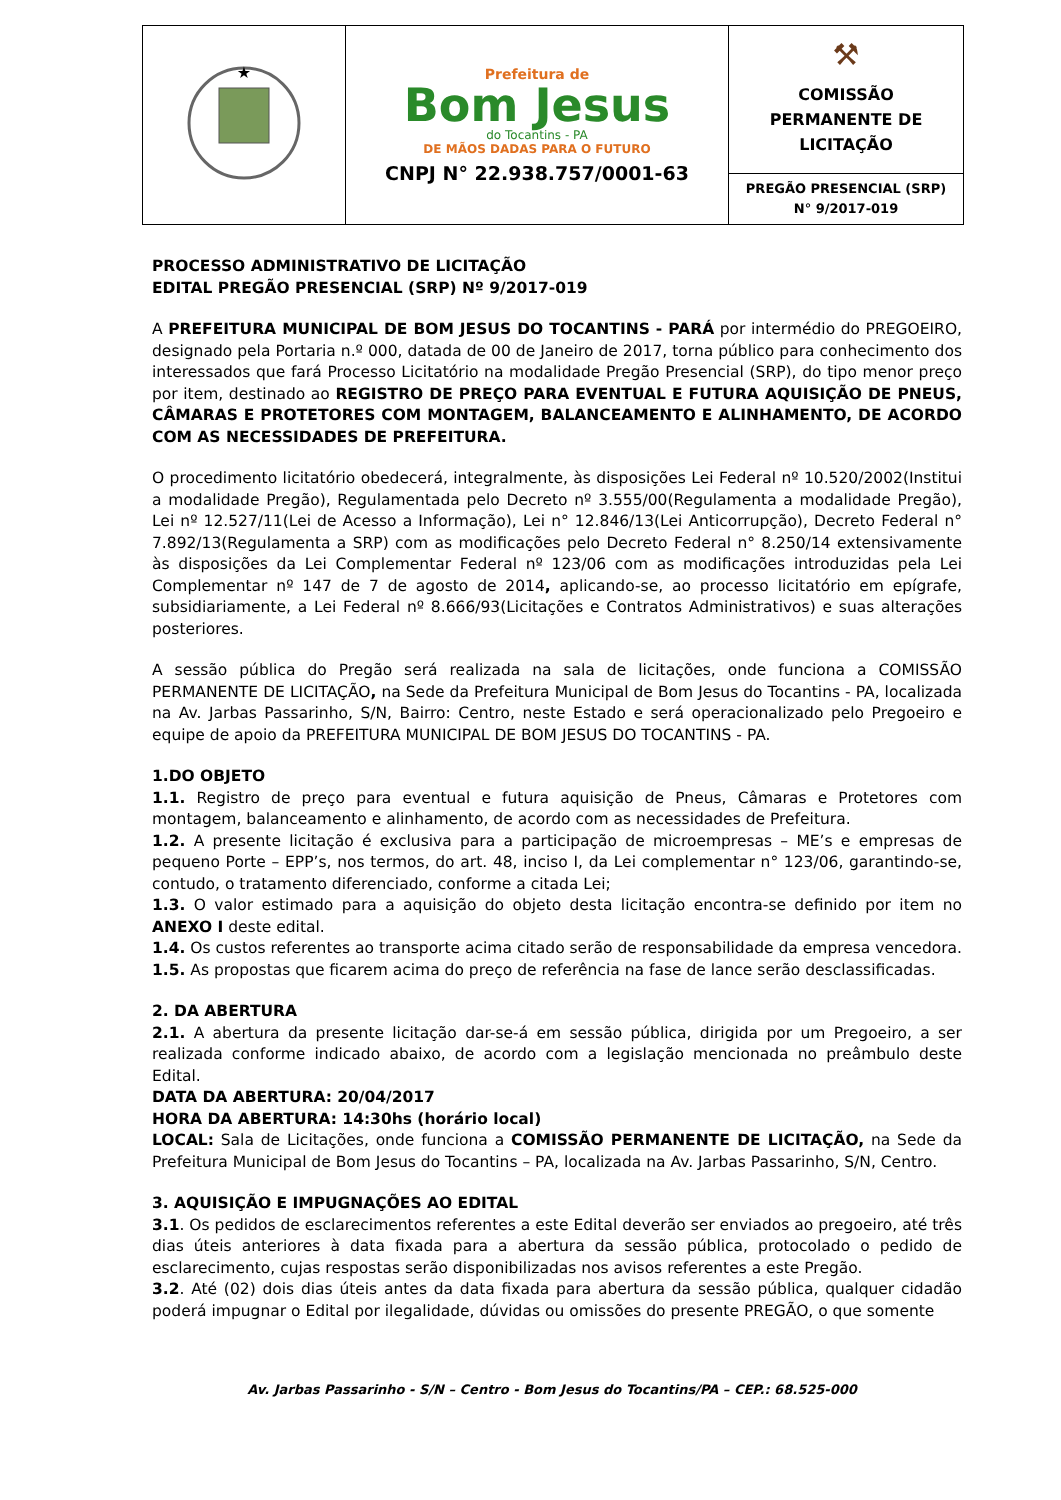| ★ | Prefeitura de Bom Jesus do Tocantins - PA DE MÃOS DADAS PARA O FUTURO CNPJ N° 22.938.757/0001-63 | ⚒ COMISSÃO PERMANENTE DE LICITAÇÃO |
| | | PREGÃO PRESENCIAL (SRP) N° 9/2017-019 |
PROCESSO ADMINISTRATIVO DE LICITAÇÃO
EDITAL PREGÃO PRESENCIAL (SRP) Nº 9/2017-019
A PREFEITURA MUNICIPAL DE BOM JESUS DO TOCANTINS - PARÁ por intermédio do PREGOEIRO, designado pela Portaria n.º 000, datada de 00 de Janeiro de 2017, torna público para conhecimento dos interessados que fará Processo Licitatório na modalidade Pregão Presencial (SRP), do tipo menor preço por item, destinado ao REGISTRO DE PREÇO PARA EVENTUAL E FUTURA AQUISIÇÃO DE PNEUS, CÂMARAS E PROTETORES COM MONTAGEM, BALANCEAMENTO E ALINHAMENTO, DE ACORDO COM AS NECESSIDADES DE PREFEITURA.
O procedimento licitatório obedecerá, integralmente, às disposições Lei Federal nº 10.520/2002(Institui a modalidade Pregão), Regulamentada pelo Decreto nº 3.555/00(Regulamenta a modalidade Pregão), Lei nº 12.527/11(Lei de Acesso a Informação), Lei n° 12.846/13(Lei Anticorrupção), Decreto Federal n° 7.892/13(Regulamenta a SRP) com as modificações pelo Decreto Federal n° 8.250/14 extensivamente às disposições da Lei Complementar Federal nº 123/06 com as modificações introduzidas pela Lei Complementar nº 147 de 7 de agosto de 2014, aplicando-se, ao processo licitatório em epígrafe, subsidiariamente, a Lei Federal nº 8.666/93(Licitações e Contratos Administrativos) e suas alterações posteriores.
A sessão pública do Pregão será realizada na sala de licitações, onde funciona a COMISSÃO PERMANENTE DE LICITAÇÃO, na Sede da Prefeitura Municipal de Bom Jesus do Tocantins - PA, localizada na Av. Jarbas Passarinho, S/N, Bairro: Centro, neste Estado e será operacionalizado pelo Pregoeiro e equipe de apoio da PREFEITURA MUNICIPAL DE BOM JESUS DO TOCANTINS - PA.
1.DO OBJETO
1.1. Registro de preço para eventual e futura aquisição de Pneus, Câmaras e Protetores com montagem, balanceamento e alinhamento, de acordo com as necessidades de Prefeitura.
1.2. A presente licitação é exclusiva para a participação de microempresas – ME’s e empresas de pequeno Porte – EPP’s, nos termos, do art. 48, inciso I, da Lei complementar n° 123/06, garantindo-se, contudo, o tratamento diferenciado, conforme a citada Lei;
1.3. O valor estimado para a aquisição do objeto desta licitação encontra-se definido por item no ANEXO I deste edital.
1.4. Os custos referentes ao transporte acima citado serão de responsabilidade da empresa vencedora.
1.5. As propostas que ficarem acima do preço de referência na fase de lance serão desclassificadas.
2. DA ABERTURA
2.1. A abertura da presente licitação dar-se-á em sessão pública, dirigida por um Pregoeiro, a ser realizada conforme indicado abaixo, de acordo com a legislação mencionada no preâmbulo deste Edital.
DATA DA ABERTURA: 20/04/2017
HORA DA ABERTURA: 14:30hs (horário local)
LOCAL: Sala de Licitações, onde funciona a COMISSÃO PERMANENTE DE LICITAÇÃO, na Sede da Prefeitura Municipal de Bom Jesus do Tocantins – PA, localizada na Av. Jarbas Passarinho, S/N, Centro.
3. AQUISIÇÃO E IMPUGNAÇÕES AO EDITAL
3.1. Os pedidos de esclarecimentos referentes a este Edital deverão ser enviados ao pregoeiro, até três dias úteis anteriores à data fixada para a abertura da sessão pública, protocolado o pedido de esclarecimento, cujas respostas serão disponibilizadas nos avisos referentes a este Pregão.
3.2. Até (02) dois dias úteis antes da data fixada para abertura da sessão pública, qualquer cidadão poderá impugnar o Edital por ilegalidade, dúvidas ou omissões do presente PREGÃO, o que somente
Av. Jarbas Passarinho - S/N – Centro - Bom Jesus do Tocantins/PA – CEP.: 68.525-000